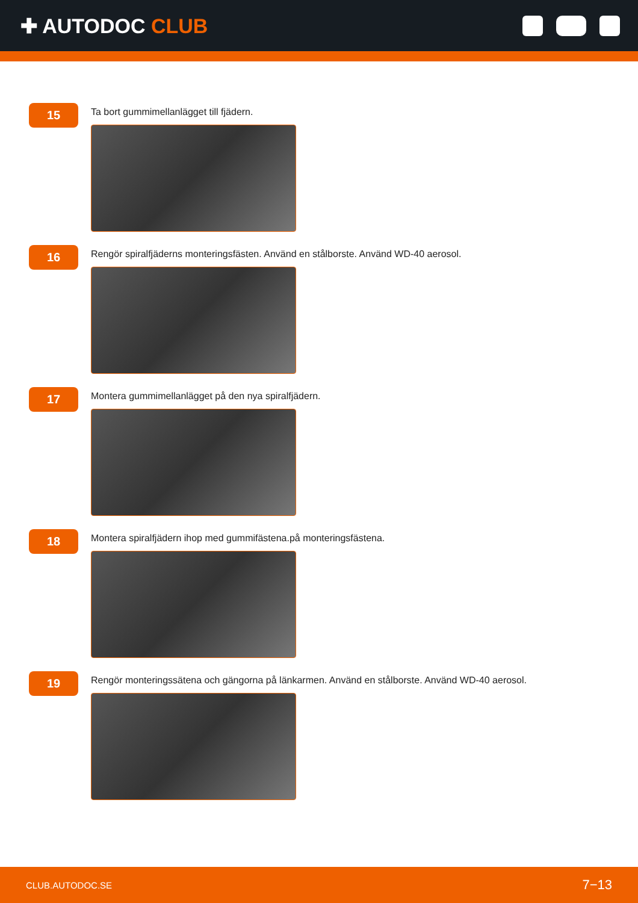✚ AUTODOC CLUB
15
Ta bort gummimellanlägget till fjädern.
16
Rengör spiralfjäderns monteringsfästen. Använd en stålborste. Använd WD-40 aerosol.
17
Montera gummimellanlägget på den nya spiralfjädern.
18
Montera spiralfjädern ihop med gummifästena.på monteringsfästena.
19
Rengör monteringssätena och gängorna på länkarmen. Använd en stålborste. Använd WD-40 aerosol.
CLUB.AUTODOC.SE 7−13